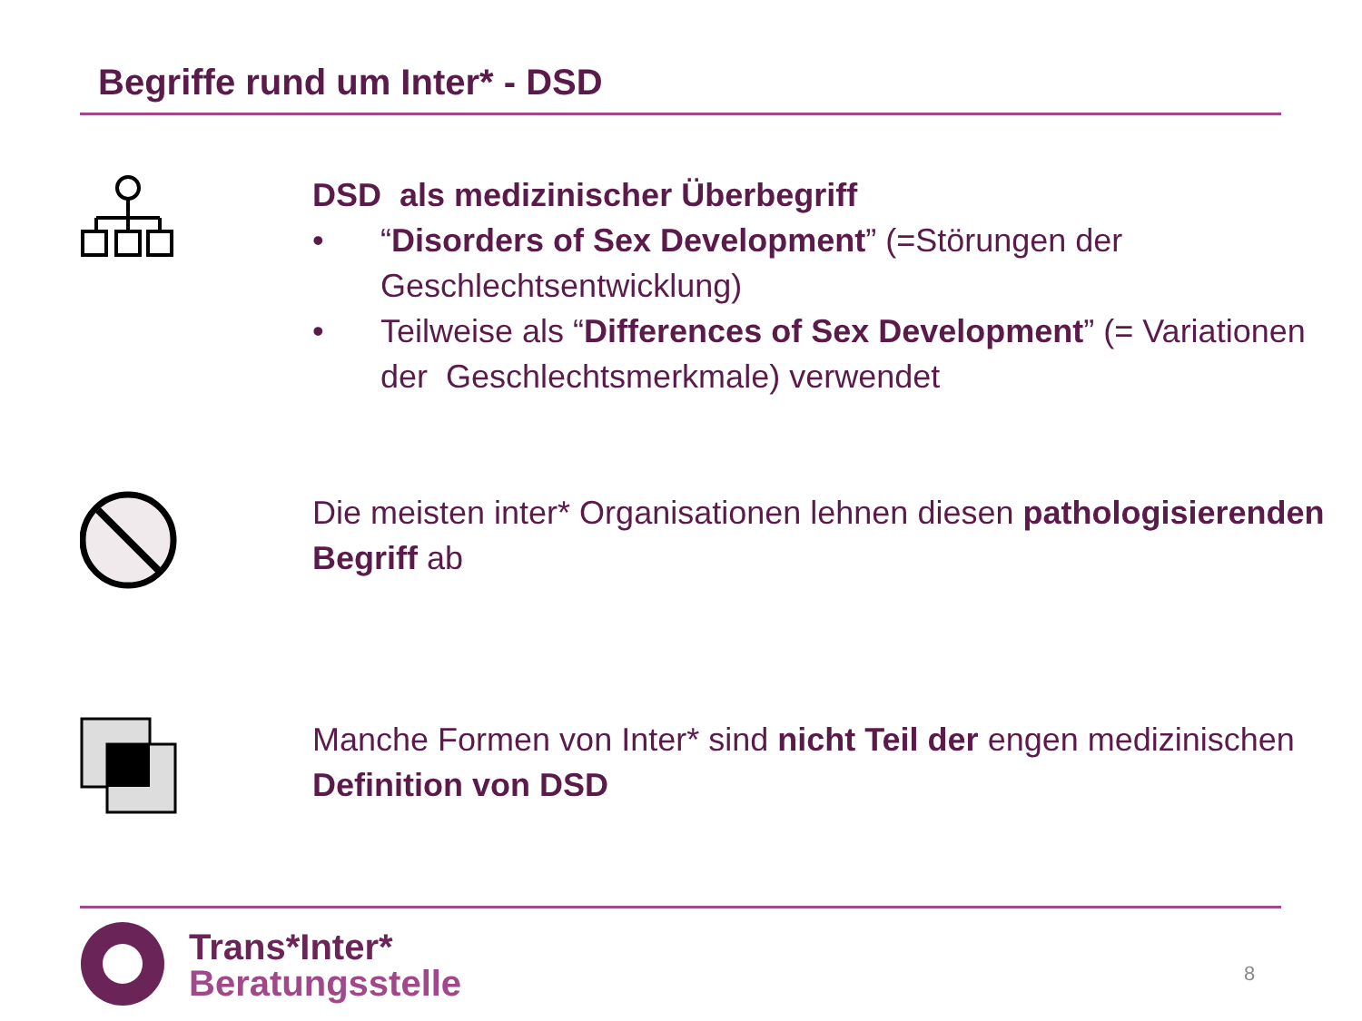Begriffe rund um Inter* - DSD
DSD als medizinischer Überbegriff
• “Disorders of Sex Development” (=Störungen der Geschlechtsentwicklung)
• Teilweise als “Differences of Sex Development” (= Variationen der Geschlechtsmerkmale) verwendet
Die meisten inter* Organisationen lehnen diesen pathologisierenden Begriff ab
Manche Formen von Inter* sind nicht Teil der engen medizinischen Definition von DSD
Trans*Inter*
Beratungsstelle
8